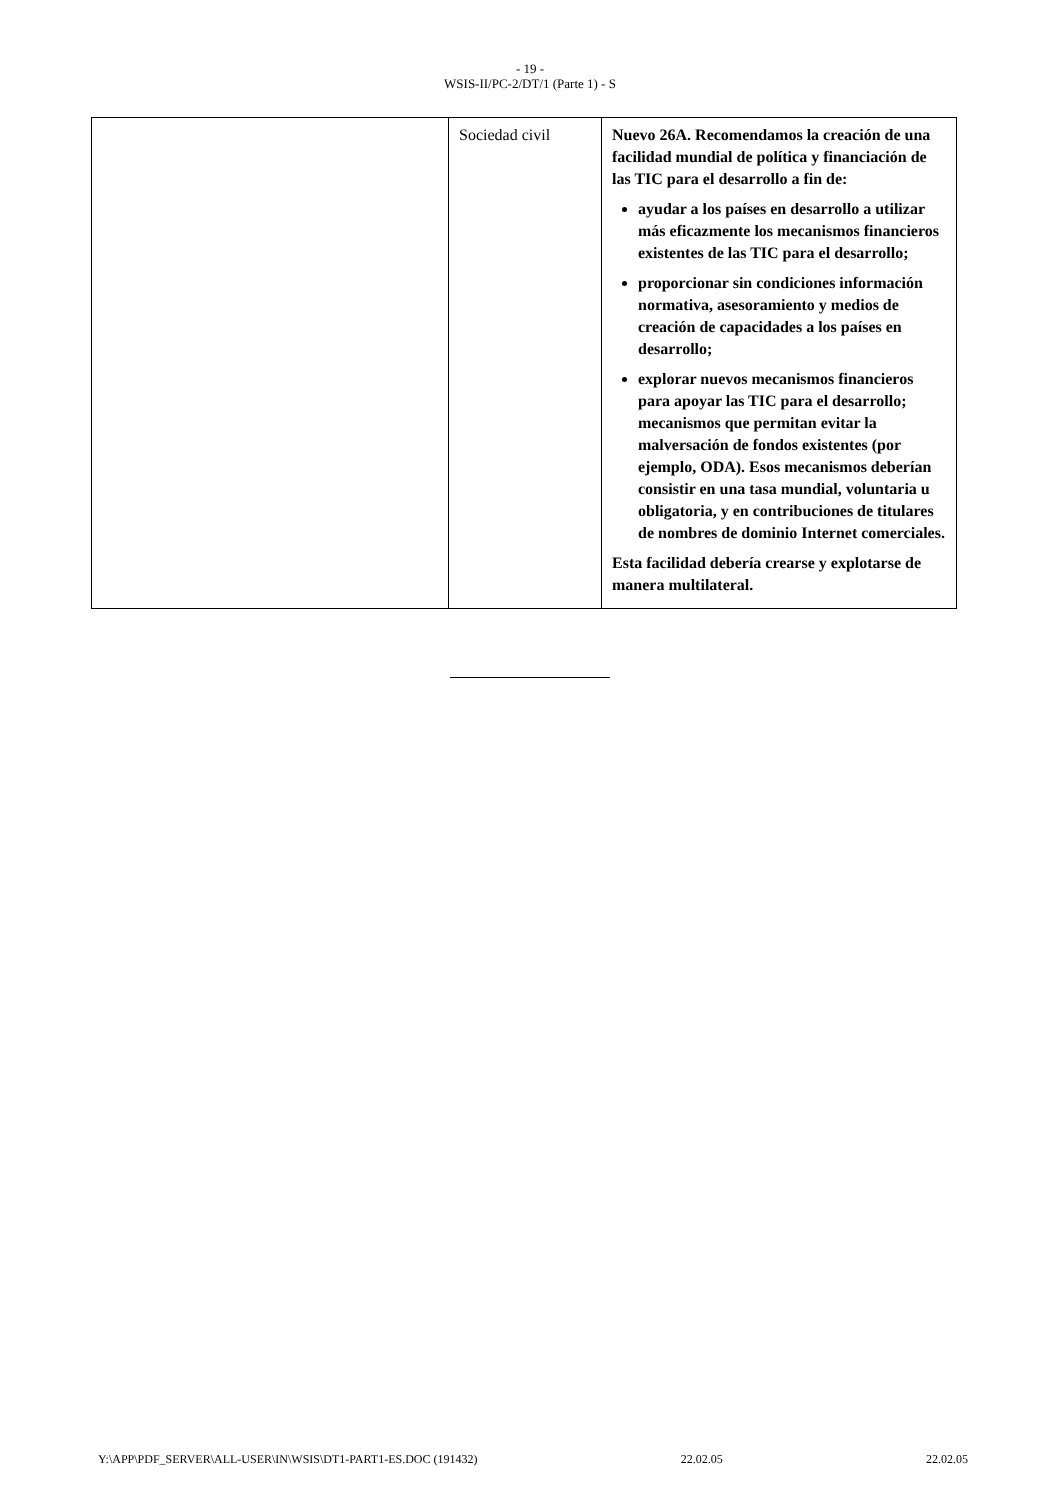- 19 -
WSIS-II/PC-2/DT/1 (Parte 1) - S
| | Sociedad civil | Nuevo 26A. Recomendamos la creación de una facilidad mundial de política y financiación de las TIC para el desarrollo a fin de: ayudar a los países en desarrollo a utilizar más eficazmente los mecanismos financieros existentes de las TIC para el desarrollo; proporcionar sin condiciones información normativa, asesoramiento y medios de creación de capacidades a los países en desarrollo; explorar nuevos mecanismos financieros para apoyar las TIC para el desarrollo; mecanismos que permitan evitar la malversación de fondos existentes (por ejemplo, ODA). Esos mecanismos deberían consistir en una tasa mundial, voluntaria u obligatoria, y en contribuciones de titulares de nombres de dominio Internet comerciales. Esta facilidad debería crearse y explotarse de manera multilateral. |
Y:\APP\PDF_SERVER\ALL-USER\IN\WSIS\DT1-PART1-ES.DOC (191432) 22.02.05 22.02.05